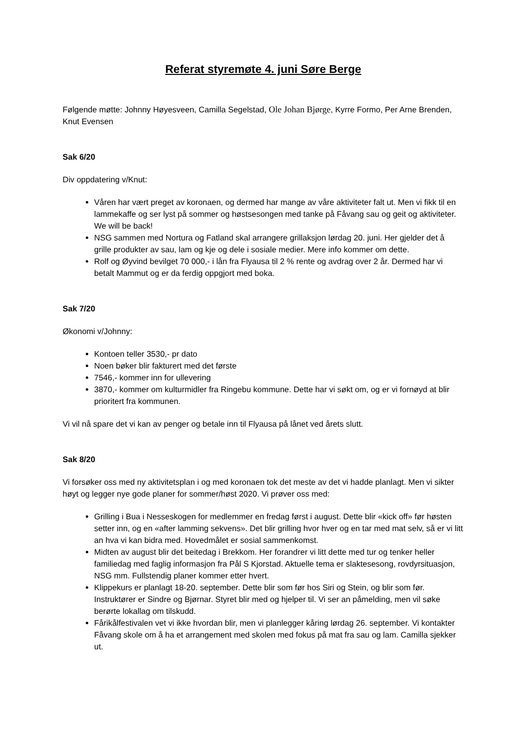Referat styremøte 4. juni Søre Berge
Følgende møtte: Johnny Høyesveen, Camilla Segelstad, Ole Johan Bjørge, Kyrre Formo, Per Arne Brenden, Knut Evensen
Sak 6/20
Div oppdatering v/Knut:
Våren har vært preget av koronaen, og dermed har mange av våre aktiviteter falt ut. Men vi fikk til en lammekaffe og ser lyst på sommer og høstsesongen med tanke på Fåvang sau og geit og aktiviteter. We will be back!
NSG sammen med Nortura og Fatland skal arrangere grillaksjon lørdag 20. juni. Her gjelder det å grille produkter av sau, lam og kje og dele i sosiale medier. Mere info kommer om dette.
Rolf og Øyvind bevilget 70 000,- i lån fra Flyausa til 2 % rente og avdrag over 2 år. Dermed har vi betalt Mammut og er da ferdig oppgjort med boka.
Sak 7/20
Økonomi v/Johnny:
Kontoen teller 3530,- pr dato
Noen bøker blir fakturert med det første
7546,- kommer inn for ullevering
3870,- kommer om kulturmidler fra Ringebu kommune. Dette har vi søkt om, og er vi fornøyd at blir prioritert fra kommunen.
Vi vil nå spare det vi kan av penger og betale inn til Flyausa på lånet ved årets slutt.
Sak 8/20
Vi forsøker oss med ny aktivitetsplan i og med koronaen tok det meste av det vi hadde planlagt. Men vi sikter høyt og legger nye gode planer for sommer/høst 2020. Vi prøver oss med:
Grilling i Bua i Nesseskogen for medlemmer en fredag først i august. Dette blir «kick off» før høsten setter inn, og en «after lamming sekvens». Det blir grilling hvor hver og en tar med mat selv, så er vi litt an hva vi kan bidra med. Hovedmålet er sosial sammenkomst.
Midten av august blir det beitedag i Brekkom. Her forandrer vi litt dette med tur og tenker heller familiedag med faglig informasjon fra Pål S Kjorstad. Aktuelle tema er slaktesesong, rovdyrsituasjon, NSG mm. Fullstendig planer kommer etter hvert.
Klippekurs er planlagt 18-20. september. Dette blir som før hos Siri og Stein, og blir som før. Instruktører er Sindre og Bjørnar. Styret blir med og hjelper til. Vi ser an påmelding, men vil søke berørte lokallag om tilskudd.
Fårikålfestivalen vet vi ikke hvordan blir, men vi planlegger kåring lørdag 26. september. Vi kontakter Fåvang skole om å ha et arrangement med skolen med fokus på mat fra sau og lam. Camilla sjekker ut.